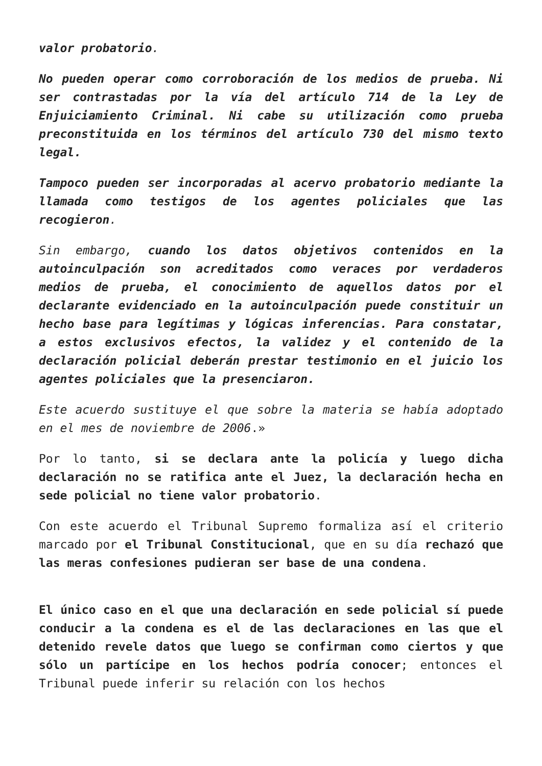valor probatorio.
No pueden operar como corroboración de los medios de prueba. Ni ser contrastadas por la vía del artículo 714 de la Ley de Enjuiciamiento Criminal. Ni cabe su utilización como prueba preconstituida en los términos del artículo 730 del mismo texto legal.
Tampoco pueden ser incorporadas al acervo probatorio mediante la llamada como testigos de los agentes policiales que las recogieron.
Sin embargo, cuando los datos objetivos contenidos en la autoinculpación son acreditados como veraces por verdaderos medios de prueba, el conocimiento de aquellos datos por el declarante evidenciado en la autoinculpación puede constituir un hecho base para legítimas y lógicas inferencias. Para constatar, a estos exclusivos efectos, la validez y el contenido de la declaración policial deberán prestar testimonio en el juicio los agentes policiales que la presenciaron.
Este acuerdo sustituye el que sobre la materia se había adoptado en el mes de noviembre de 2006.»
Por lo tanto, si se declara ante la policía y luego dicha declaración no se ratifica ante el Juez, la declaración hecha en sede policial no tiene valor probatorio.
Con este acuerdo el Tribunal Supremo formaliza así el criterio marcado por el Tribunal Constitucional, que en su día rechazó que las meras confesiones pudieran ser base de una condena.
El único caso en el que una declaración en sede policial sí puede conducir a la condena es el de las declaraciones en las que el detenido revele datos que luego se confirman como ciertos y que sólo un partícipe en los hechos podría conocer; entonces el Tribunal puede inferir su relación con los hechos